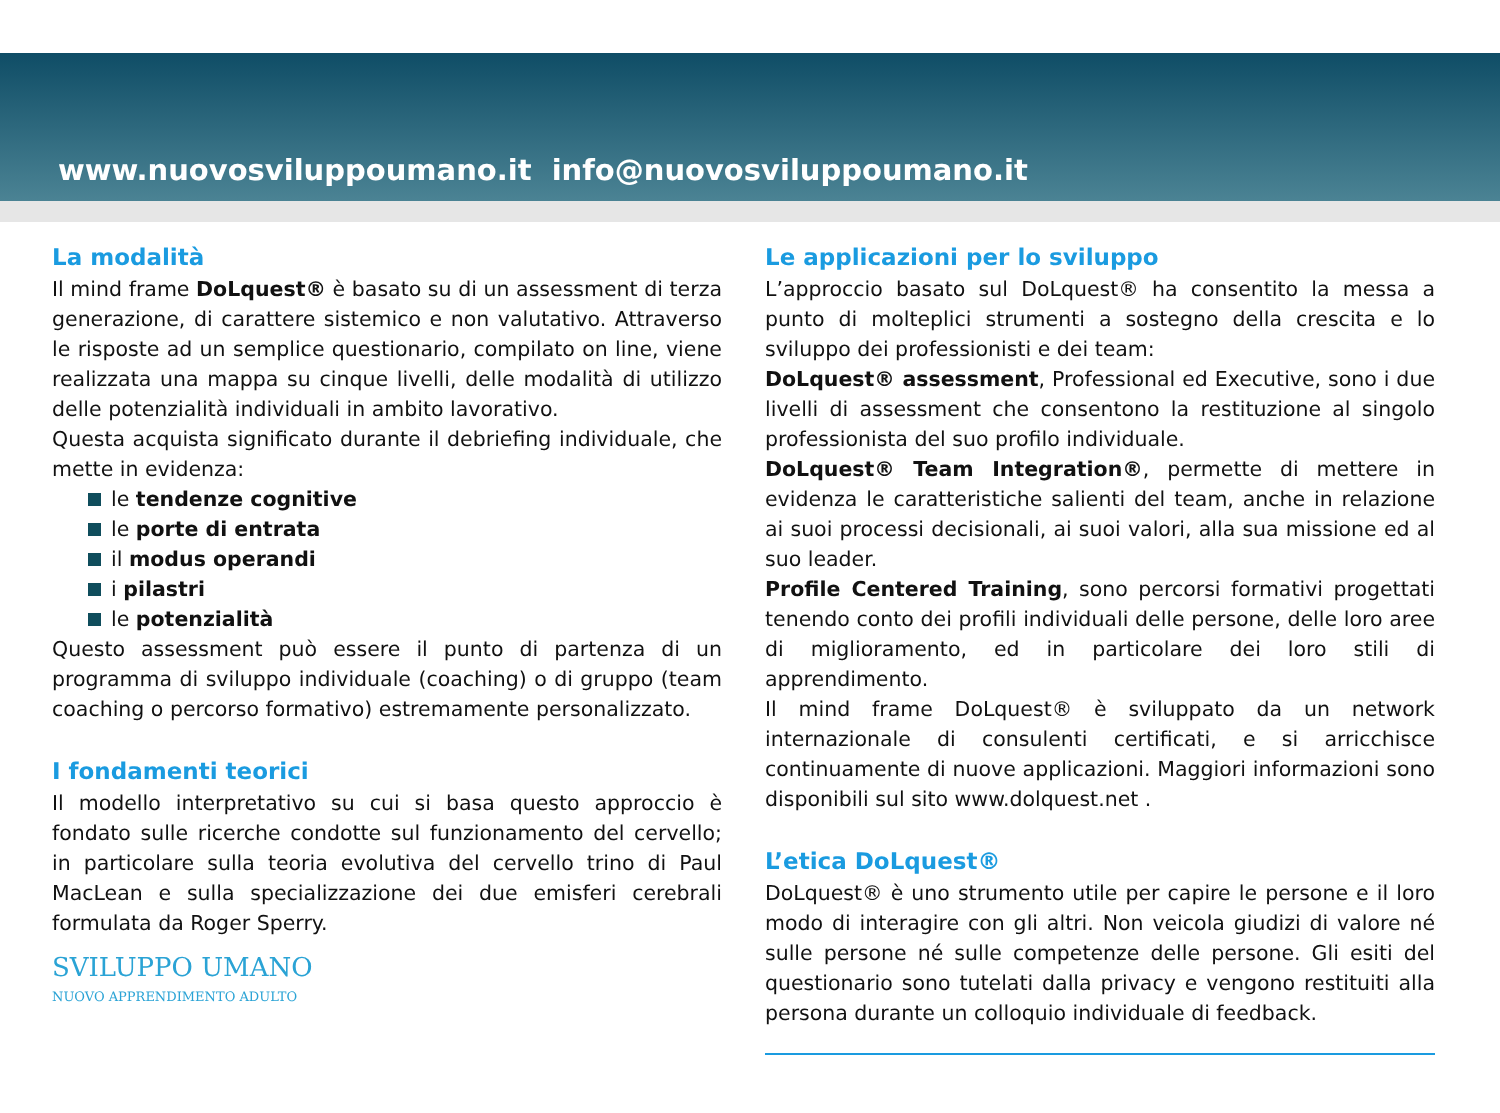www.nuovosviluppoumano.it info@nuovosviluppoumano.it
La modalità
Il mind frame DoLquest® è basato su di un assessment di terza generazione, di carattere sistemico e non valutativo. Attraverso le risposte ad un semplice questionario, compilato on line, viene realizzata una mappa su cinque livelli, delle modalità di utilizzo delle potenzialità individuali in ambito lavorativo.
Questa acquista significato durante il debriefing individuale, che mette in evidenza:
le tendenze cognitive
le porte di entrata
il modus operandi
i pilastri
le potenzialità
Questo assessment può essere il punto di partenza di un programma di sviluppo individuale (coaching) o di gruppo (team coaching o percorso formativo) estremamente personalizzato.
I fondamenti teorici
Il modello interpretativo su cui si basa questo approccio è fondato sulle ricerche condotte sul funzionamento del cervello; in particolare sulla teoria evolutiva del cervello trino di Paul MacLean e sulla specializzazione dei due emisferi cerebrali formulata da Roger Sperry.
SVILUPPO UMANO
NUOVO APPRENDIMENTO ADULTO
Le applicazioni per lo sviluppo
L’approccio basato sul DoLquest® ha consentito la messa a punto di molteplici strumenti a sostegno della crescita e lo sviluppo dei professionisti e dei team:
DoLquest® assessment, Professional ed Executive, sono i due livelli di assessment che consentono la restituzione al singolo professionista del suo profilo individuale.
DoLquest® Team Integration®, permette di mettere in evidenza le caratteristiche salienti del team, anche in relazione ai suoi processi decisionali, ai suoi valori, alla sua missione ed al suo leader.
Profile Centered Training, sono percorsi formativi progettati tenendo conto dei profili individuali delle persone, delle loro aree di miglioramento, ed in particolare dei loro stili di apprendimento.
Il mind frame DoLquest® è sviluppato da un network internazionale di consulenti certificati, e si arricchisce continuamente di nuove applicazioni. Maggiori informazioni sono disponibili sul sito www.dolquest.net .
L’etica DoLquest®
DoLquest® è uno strumento utile per capire le persone e il loro modo di interagire con gli altri. Non veicola giudizi di valore né sulle persone né sulle competenze delle persone. Gli esiti del questionario sono tutelati dalla privacy e vengono restituiti alla persona durante un colloquio individuale di feedback.